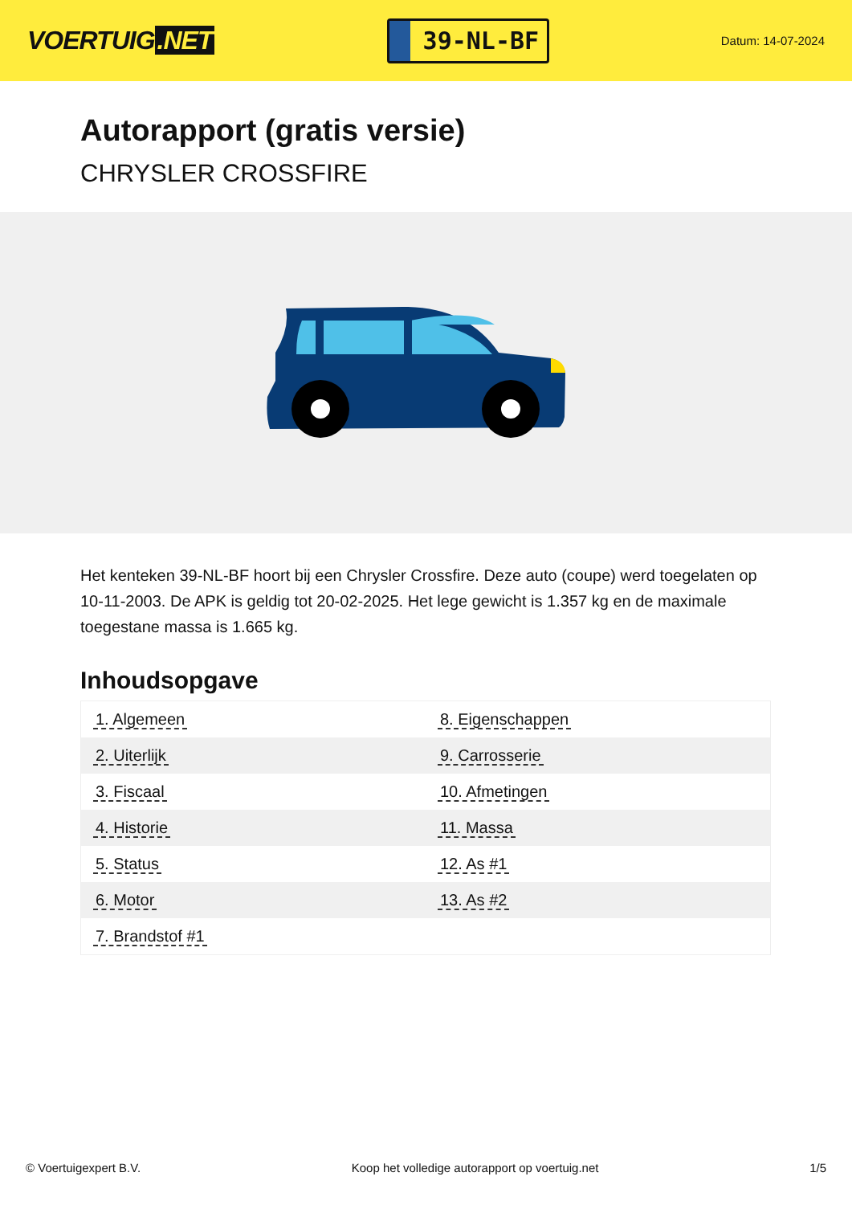VOERTUIG.NET
39-NL-BF
Datum: 14-07-2024
Autorapport (gratis versie)
CHRYSLER CROSSFIRE
Het kenteken 39-NL-BF hoort bij een Chrysler Crossfire. Deze auto (coupe) werd toegelaten op 10-11-2003. De APK is geldig tot 20-02-2025. Het lege gewicht is 1.357 kg en de maximale toegestane massa is 1.665 kg.
Inhoudsopgave
| 1. Algemeen | 8. Eigenschappen |
| 2. Uiterlijk | 9. Carrosserie |
| 3. Fiscaal | 10. Afmetingen |
| 4. Historie | 11. Massa |
| 5. Status | 12. As #1 |
| 6. Motor | 13. As #2 |
| 7. Brandstof #1 | |
© Voertuigexpert B.V. Koop het volledige autorapport op voertuig.net 1/5